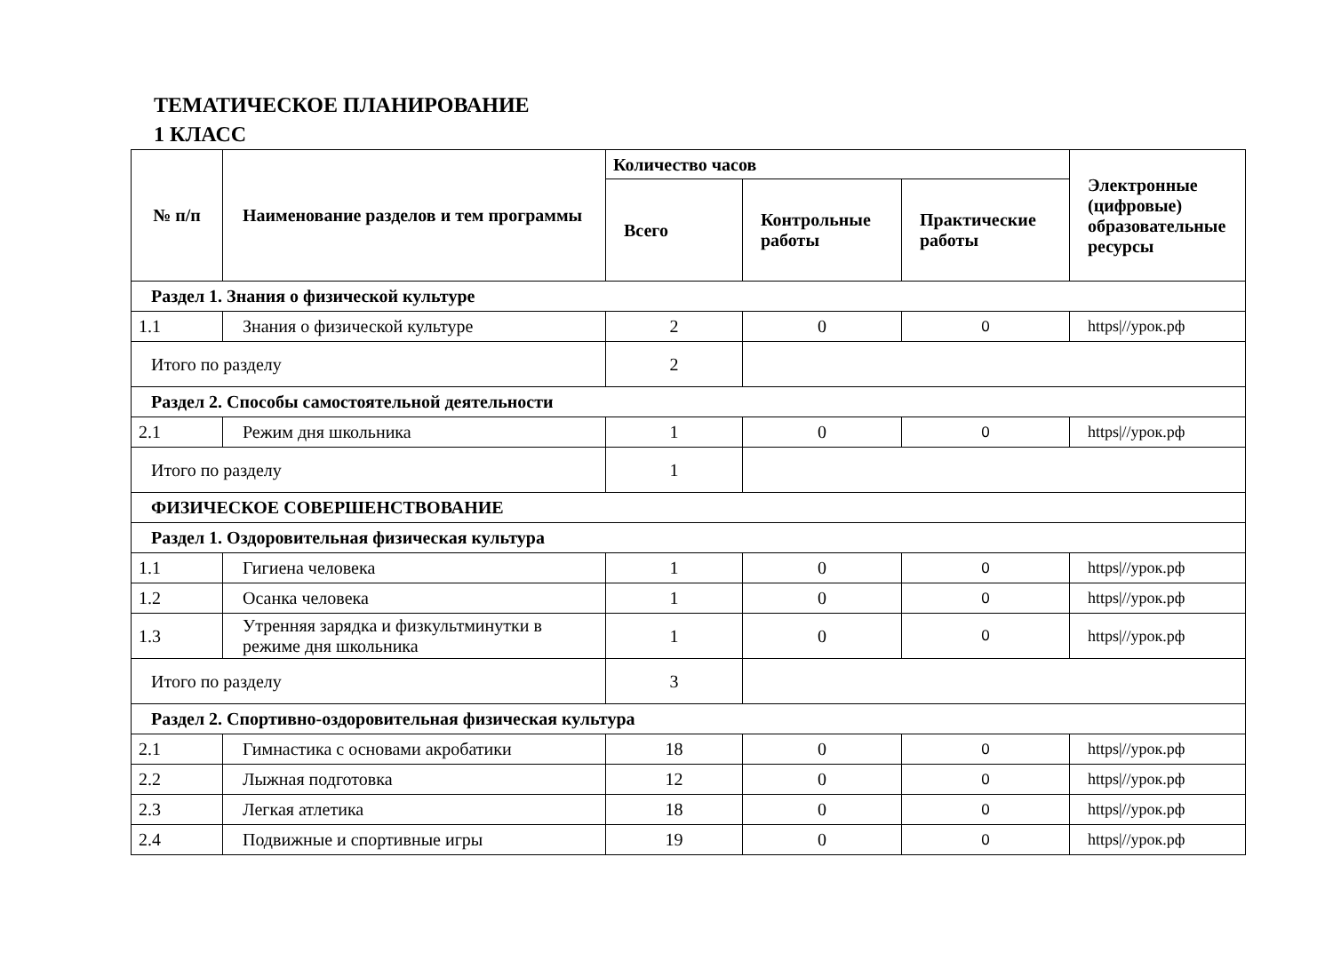ТЕМАТИЧЕСКОЕ ПЛАНИРОВАНИЕ
1 КЛАСС
| № п/п | Наименование разделов и тем программы | Количество часов | | | Электронные (цифровые) образовательные ресурсы |
| --- | --- | --- | --- | --- | --- |
| | | Всего | Контрольные работы | Практические работы | |
| Раздел 1. Знания о физической культуре | | | | | |
| 1.1 | Знания о физической культуре | 2 | 0 | 0 | https///урок.рф |
| Итого по разделу | | 2 | | | |
| Раздел 2. Способы самостоятельной деятельности | | | | | |
| 2.1 | Режим дня школьника | 1 | 0 | 0 | https///урок.рф |
| Итого по разделу | | 1 | | | |
| ФИЗИЧЕСКОЕ СОВЕРШЕНСТВОВАНИЕ | | | | | |
| Раздел 1. Оздоровительная физическая культура | | | | | |
| 1.1 | Гигиена человека | 1 | 0 | 0 | https///урок.рф |
| 1.2 | Осанка человека | 1 | 0 | 0 | https///урок.рф |
| 1.3 | Утренняя зарядка и физкультминутки в режиме дня школьника | 1 | 0 | 0 | https///урок.рф |
| Итого по разделу | | 3 | | | |
| Раздел 2. Спортивно-оздоровительная физическая культура | | | | | |
| 2.1 | Гимнастика с основами акробатики | 18 | 0 | 0 | https///урок.рф |
| 2.2 | Лыжная подготовка | 12 | 0 | 0 | https///урок.рф |
| 2.3 | Легкая атлетика | 18 | 0 | 0 | https///урок.рф |
| 2.4 | Подвижные и спортивные игры | 19 | 0 | 0 | https///урок.рф |